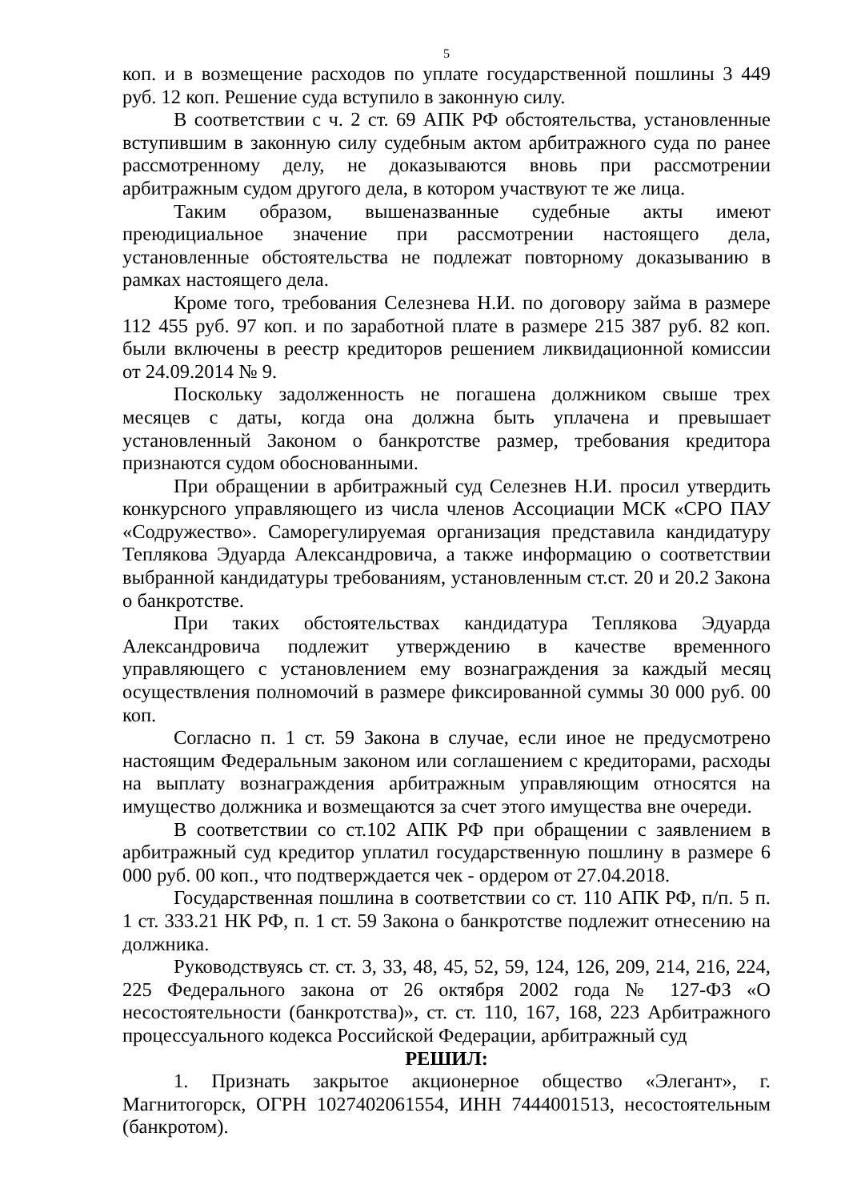5
коп. и в возмещение расходов по уплате государственной пошлины 3 449 руб. 12 коп. Решение суда вступило в законную силу.
В соответствии с ч. 2 ст. 69 АПК РФ обстоятельства, установленные вступившим в законную силу судебным актом арбитражного суда по ранее рассмотренному делу, не доказываются вновь при рассмотрении арбитражным судом другого дела, в котором участвуют те же лица.
Таким образом, вышеназванные судебные акты имеют преюдициальное значение при рассмотрении настоящего дела, установленные обстоятельства не подлежат повторному доказыванию в рамках настоящего дела.
Кроме того, требования Селезнева Н.И. по договору займа в размере 112 455 руб. 97 коп. и по заработной плате в размере 215 387 руб. 82 коп. были включены в реестр кредиторов решением ликвидационной комиссии от 24.09.2014 № 9.
Поскольку задолженность не погашена должником свыше трех месяцев с даты, когда она должна быть уплачена и превышает установленный Законом о банкротстве размер, требования кредитора признаются судом обоснованными.
При обращении в арбитражный суд Селезнев Н.И. просил утвердить конкурсного управляющего из числа членов Ассоциации МСК «СРО ПАУ «Содружество». Саморегулируемая организация представила кандидатуру Теплякова Эдуарда Александровича, а также информацию о соответствии выбранной кандидатуры требованиям, установленным ст.ст. 20 и 20.2 Закона о банкротстве.
При таких обстоятельствах кандидатура Теплякова Эдуарда Александровича подлежит утверждению в качестве временного управляющего с установлением ему вознаграждения за каждый месяц осуществления полномочий в размере фиксированной суммы 30 000 руб. 00 коп.
Согласно п. 1 ст. 59 Закона в случае, если иное не предусмотрено настоящим Федеральным законом или соглашением с кредиторами, расходы на выплату вознаграждения арбитражным управляющим относятся на имущество должника и возмещаются за счет этого имущества вне очереди.
В соответствии со ст.102 АПК РФ при обращении с заявлением в арбитражный суд кредитор уплатил государственную пошлину в размере 6 000 руб. 00 коп., что подтверждается чек - ордером от 27.04.2018.
Государственная пошлина в соответствии со ст. 110 АПК РФ, п/п. 5 п. 1 ст. 333.21 НК РФ, п. 1 ст. 59 Закона о банкротстве подлежит отнесению на должника.
Руководствуясь ст. ст. 3, 33, 48, 45, 52, 59, 124, 126, 209, 214, 216, 224, 225 Федерального закона от 26 октября 2002 года № 127-ФЗ «О несостоятельности (банкротства)», ст. ст. 110, 167, 168, 223 Арбитражного процессуального кодекса Российской Федерации, арбитражный суд
РЕШИЛ:
1. Признать закрытое акционерное общество «Элегант», г. Магнитогорск, ОГРН 1027402061554, ИНН 7444001513, несостоятельным (банкротом).